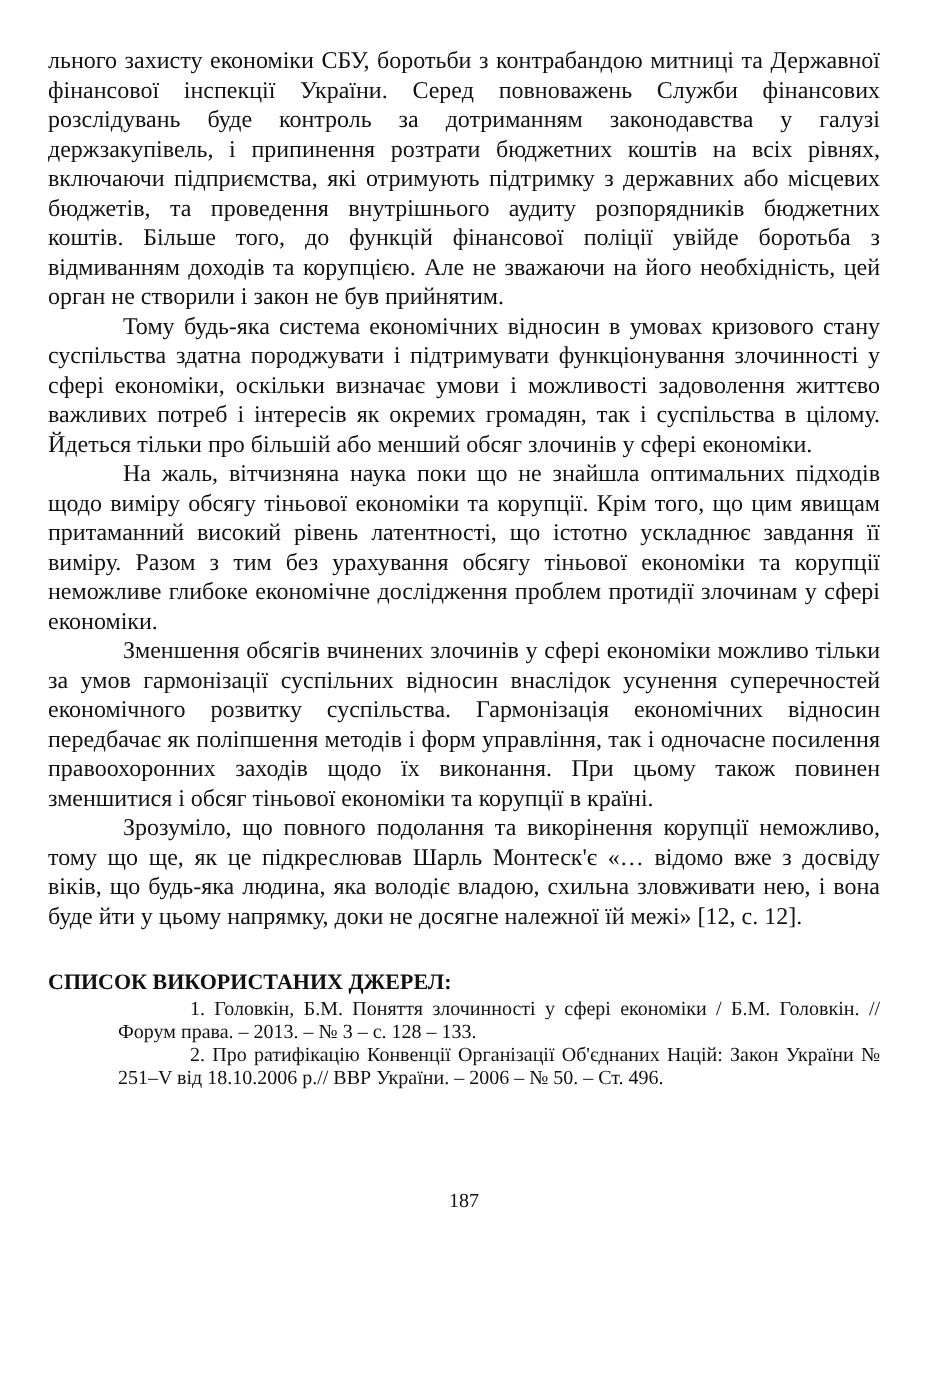льного захисту економіки СБУ, боротьби з контрабандою митниці та Державної фінансової інспекції України. Серед повноважень Служби фінансових розслідувань буде контроль за дотриманням законодавства у галузі держзакупівель, і припинення розтрати бюджетних коштів на всіх рівнях, включаючи підприємства, які отримують підтримку з державних або місцевих бюджетів, та проведення внутрішнього аудиту розпорядників бюджетних коштів. Більше того, до функцій фінансової поліції увійде боротьба з відмиванням доходів та корупцією. Але не зважаючи на його необхідність, цей орган не створили і закон не був прийнятим.
Тому будь-яка система економічних відносин в умовах кризового стану суспільства здатна породжувати і підтримувати функціонування злочинності у сфері економіки, оскільки визначає умови і можливості задоволення життєво важливих потреб і інтересів як окремих громадян, так і суспільства в цілому. Йдеться тільки про більшій або менший обсяг злочинів у сфері економіки.
На жаль, вітчизняна наука поки що не знайшла оптимальних підходів щодо виміру обсягу тіньової економіки та корупції. Крім того, що цим явищам притаманний високий рівень латентності, що істотно ускладнює завдання її виміру. Разом з тим без урахування обсягу тіньової економіки та корупції неможливе глибоке економічне дослідження проблем протидії злочинам у сфері економіки.
Зменшення обсягів вчинених злочинів у сфері економіки можливо тільки за умов гармонізації суспільних відносин внаслідок усунення суперечностей економічного розвитку суспільства. Гармонізація економічних відносин передбачає як поліпшення методів і форм управління, так і одночасне посилення правоохоронних заходів щодо їх виконання. При цьому також повинен зменшитися і обсяг тіньової економіки та корупції в країні.
Зрозуміло, що повного подолання та викорінення корупції неможливо, тому що ще, як це підкреслював Шарль Монтеск'є «… відомо вже з досвіду віків, що будь-яка людина, яка володіє владою, схильна зловживати нею, і вона буде йти у цьому напрямку, доки не досягне належної їй межі» [12, с. 12].
СПИСОК ВИКОРИСТАНИХ ДЖЕРЕЛ:
1. Головкін, Б.М. Поняття злочинності у сфері економіки / Б.М. Головкін. // Форум права. – 2013. – № 3 – с. 128 – 133.
2. Про ратифікацію Конвенції Організації Об'єднаних Націй: Закон України № 251–V від 18.10.2006 р.// ВВР України. – 2006 – № 50. – Ст. 496.
187